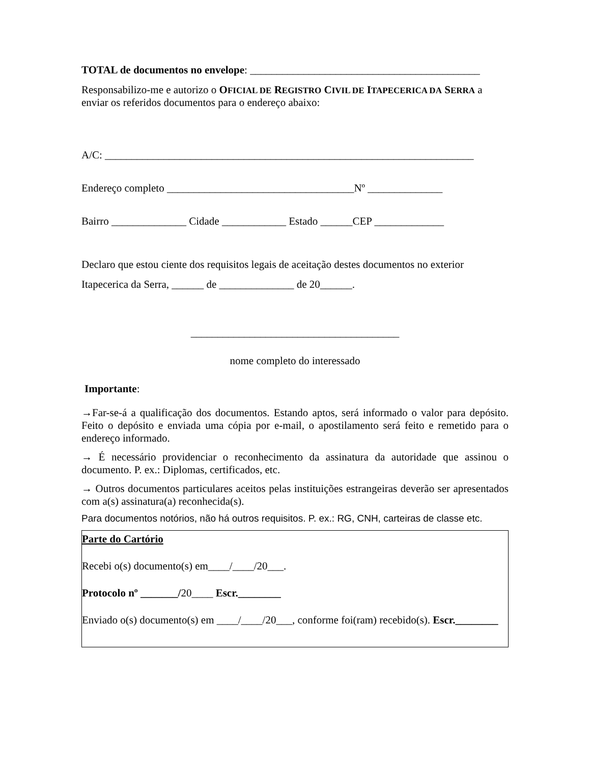TOTAL de documentos no envelope: ___________________________________________
Responsabilizo-me e autorizo o OFICIAL DE REGISTRO CIVIL DE ITAPECERICA DA SERRA a enviar os referidos documentos para o endereço abaixo:
A/C: _____________________________________________________________________
Endereço completo ___________________________________Nº ______________
Bairro ______________ Cidade ____________ Estado ______CEP _____________
Declaro que estou ciente dos requisitos legais de aceitação destes documentos no exterior
Itapecerica da Serra, ______ de ______________ de 20______.
_______________________________________
nome completo do interessado
Importante:
→Far-se-á a qualificação dos documentos. Estando aptos, será informado o valor para depósito. Feito o depósito e enviada uma cópia por e-mail, o apostilamento será feito e remetido para o endereço informado.
→ É necessário providenciar o reconhecimento da assinatura da autoridade que assinou o documento. P. ex.: Diplomas, certificados, etc.
→ Outros documentos particulares aceitos pelas instituições estrangeiras deverão ser apresentados com a(s) assinatura(a) reconhecida(s).
Para documentos notórios, não há outros requisitos. P. ex.: RG, CNH, carteiras de classe etc.
Parte do Cartório
Recebi o(s) documento(s) em____/____/20___.
Protocolo nº _______/20____ Escr.________
Enviado o(s) documento(s) em ____/____/20___, conforme foi(ram) recebido(s). Escr.________